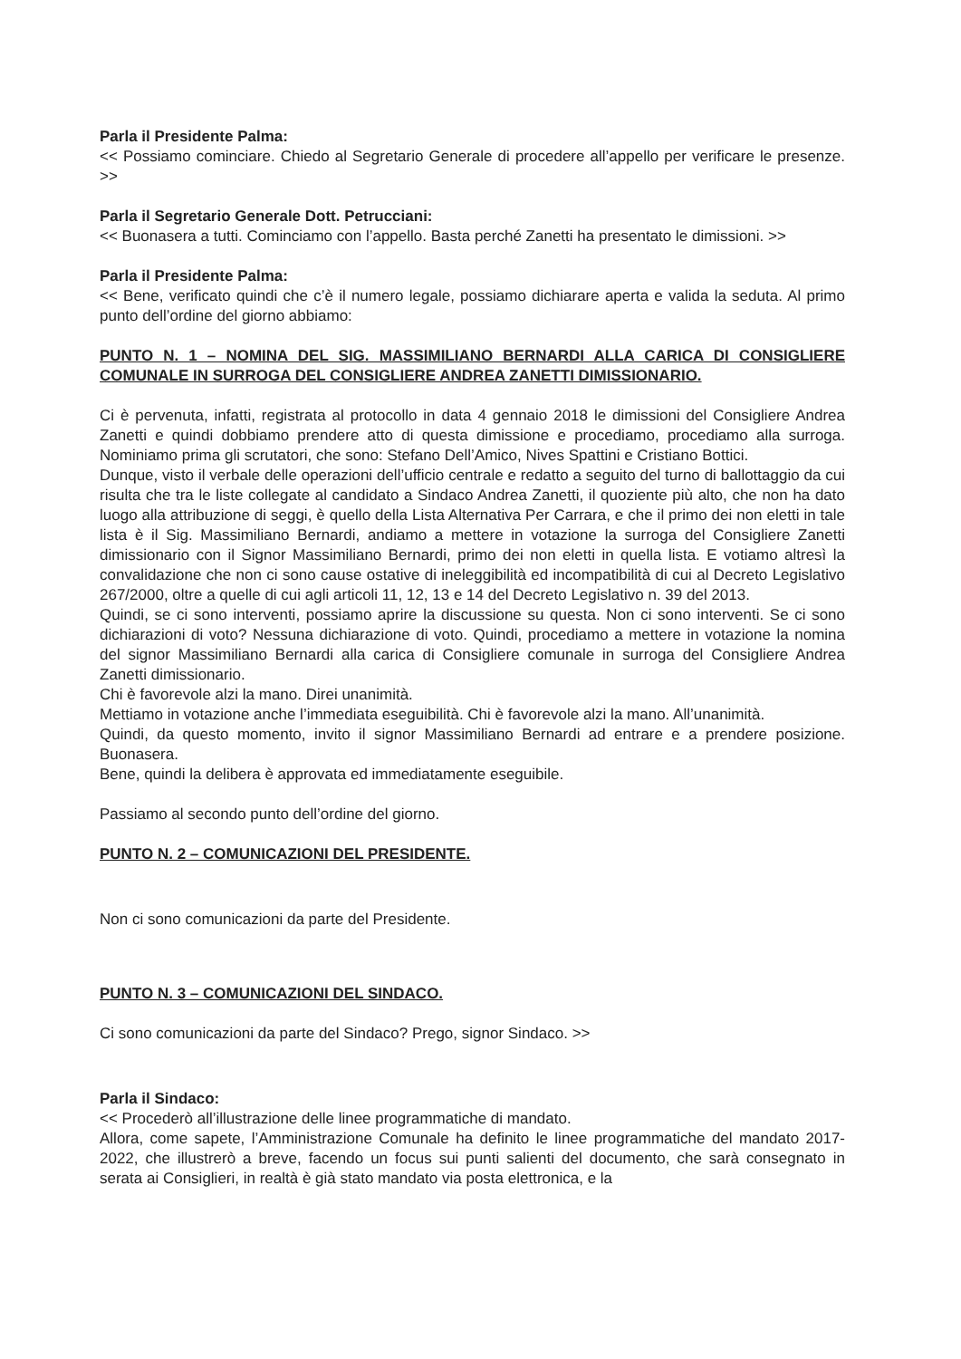Parla il Presidente Palma:
<< Possiamo cominciare. Chiedo al Segretario Generale di procedere all’appello per verificare le presenze. >>
Parla il Segretario Generale Dott. Petrucciani:
<< Buonasera a tutti. Cominciamo con l’appello. Basta perché Zanetti ha presentato le dimissioni. >>
Parla il Presidente Palma:
<< Bene, verificato quindi che c’è il numero legale, possiamo dichiarare aperta e valida la seduta. Al primo punto dell’ordine del giorno abbiamo:
PUNTO N. 1 – NOMINA DEL SIG. MASSIMILIANO BERNARDI ALLA CARICA DI CONSIGLIERE COMUNALE IN SURROGA DEL CONSIGLIERE ANDREA ZANETTI DIMISSIONARIO.
Ci è pervenuta, infatti, registrata al protocollo in data 4 gennaio 2018 le dimissioni del Consigliere Andrea Zanetti e quindi dobbiamo prendere atto di questa dimissione e procediamo, procediamo alla surroga. Nominiamo prima gli scrutatori, che sono: Stefano Dell’Amico, Nives Spattini e Cristiano Bottici.
Dunque, visto il verbale delle operazioni dell’ufficio centrale e redatto a seguito del turno di ballottaggio da cui risulta che tra le liste collegate al candidato a Sindaco Andrea Zanetti, il quoziente più alto, che non ha dato luogo alla attribuzione di seggi, è quello della Lista Alternativa Per Carrara, e che il primo dei non eletti in tale lista è il Sig. Massimiliano Bernardi, andiamo a mettere in votazione la surroga del Consigliere Zanetti dimissionario con il Signor Massimiliano Bernardi, primo dei non eletti in quella lista. E votiamo altresì la convalidazione che non ci sono cause ostative di ineleggibilità ed incompatibilità di cui al Decreto Legislativo 267/2000, oltre a quelle di cui agli articoli 11, 12, 13 e 14 del Decreto Legislativo n. 39 del 2013.
Quindi, se ci sono interventi, possiamo aprire la discussione su questa. Non ci sono interventi. Se ci sono dichiarazioni di voto? Nessuna dichiarazione di voto. Quindi, procediamo a mettere in votazione la nomina del signor Massimiliano Bernardi alla carica di Consigliere comunale in surroga del Consigliere Andrea Zanetti dimissionario.
Chi è favorevole alzi la mano. Direi unanimità.
Mettiamo in votazione anche l’immediata eseguibilità. Chi è favorevole alzi la mano. All’unanimità.
Quindi, da questo momento, invito il signor Massimiliano Bernardi ad entrare e a prendere posizione. Buonasera.
Bene, quindi la delibera è approvata ed immediatamente eseguibile.
Passiamo al secondo punto dell’ordine del giorno.
PUNTO N. 2 – COMUNICAZIONI DEL PRESIDENTE.
Non ci sono comunicazioni da parte del Presidente.
PUNTO N. 3 – COMUNICAZIONI DEL SINDACO.
Ci sono comunicazioni da parte del Sindaco? Prego, signor Sindaco. >>
Parla il Sindaco:
<< Procederò all’illustrazione delle linee programmatiche di mandato.
Allora, come sapete, l’Amministrazione Comunale ha definito le linee programmatiche del mandato 2017-2022, che illustrerò a breve, facendo un focus sui punti salienti del documento, che sarà consegnato in serata ai Consiglieri, in realtà è già stato mandato via posta elettronica, e la